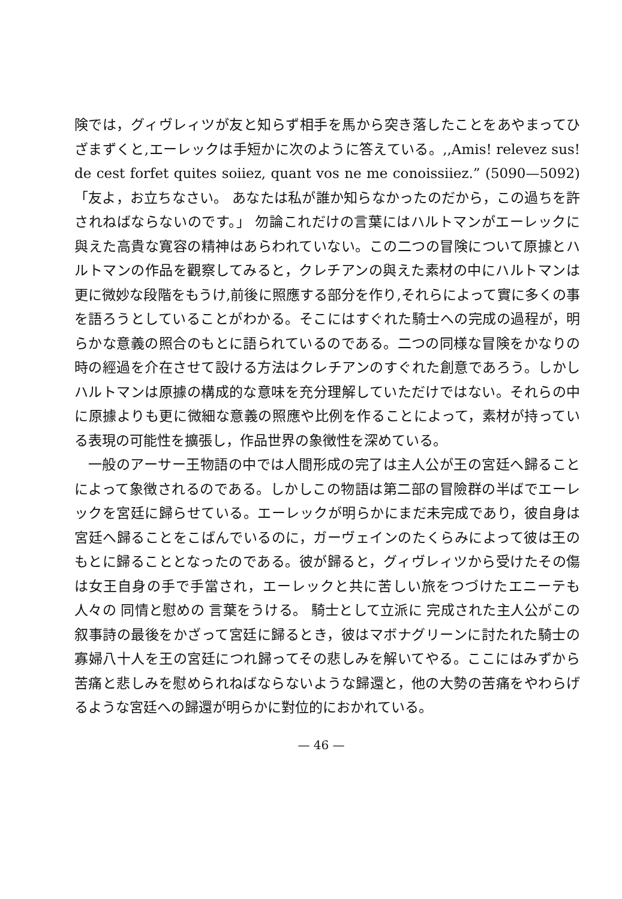険では，グィヴレィツが友と知らず相手を馬から突き落したことをあやまってひざまずくと,エーレックは手短かに次のように答えている。,,Amis! relevez sus! de cest forfet quites soiiez, quant vos ne me conoissiiez.” (5090—5092) 「友よ，お立ちなさい。 あなたは私が誰か知らなかったのだから，この過ちを許されねばならないのです。」 勿論これだけの言葉にはハルトマンがエーレックに與えた高貴な寛容の精神はあらわれていない。この二つの冒険について原據とハルトマンの作品を觀察してみると，クレチアンの與えた素材の中にハルトマンは更に微妙な段階をもうけ,前後に照應する部分を作り,それらによって實に多くの事を語ろうとしていることがわかる。そこにはすぐれた騎士への完成の過程が，明らかな意義の照合のもとに語られているのである。二つの同様な冒険をかなりの時の經過を介在させて設ける方法はクレチアンのすぐれた創意であろう。しかしハルトマンは原據の構成的な意味を充分理解していただけではない。それらの中に原據よりも更に微細な意義の照應や比例を作ることによって，素材が持っている表現の可能性を擴張し，作品世界の象徴性を深めている。
一般のアーサー王物語の中では人間形成の完了は主人公が王の宮廷へ歸ることによって象徴されるのである。しかしこの物語は第二部の冒險群の半ばでエーレックを宮廷に歸らせている。エーレックが明らかにまだ未完成であり，彼自身は宮廷へ歸ることをこばんでいるのに，ガーヴェインのたくらみによって彼は王のもとに歸ることとなったのである。彼が歸ると，グィヴレィツから受けたその傷は女王自身の手で手當され，エーレックと共に苦しい旅をつづけたエニーテも人々の 同情と慰めの 言葉をうける。 騎士として立派に 完成された主人公がこの叙事詩の最後をかざって宮廷に歸るとき，彼はマボナグリーンに討たれた騎士の寡婦八十人を王の宮廷につれ歸ってその悲しみを解いてやる。ここにはみずから苦痛と悲しみを慰められねばならないような歸還と，他の大勢の苦痛をやわらげるような宮廷への歸還が明らかに對位的におかれている。
— 46 —